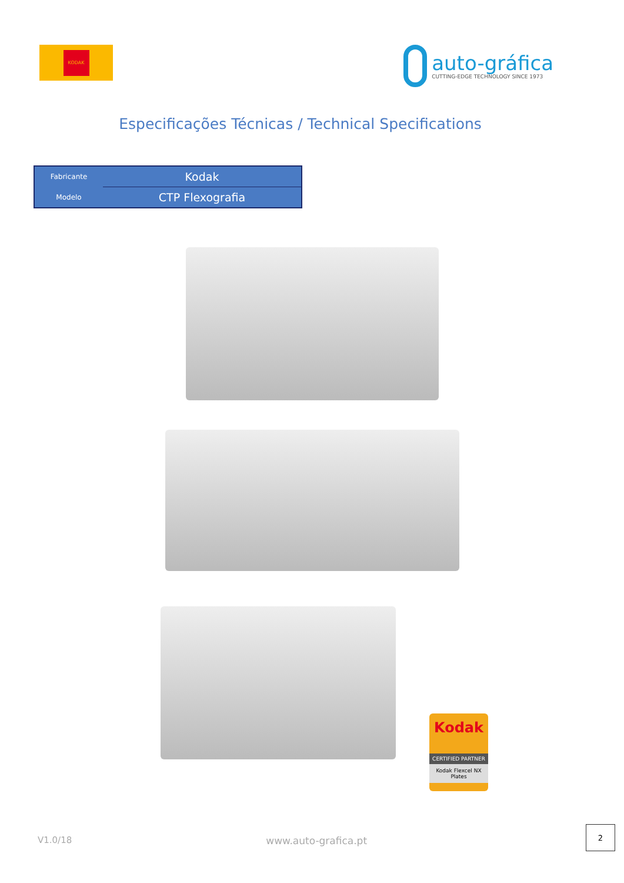KODAK
auto-gráfica
CUTTING-EDGE TECHNOLOGY SINCE 1973
Especificações Técnicas / Technical Specifications
| Fabricante | Kodak |
| Modelo | CTP Flexografia |
Kodak
CERTIFIED PARTNER
Kodak Flexcel NX Plates
V1.0/18 www.auto-grafica.pt
2